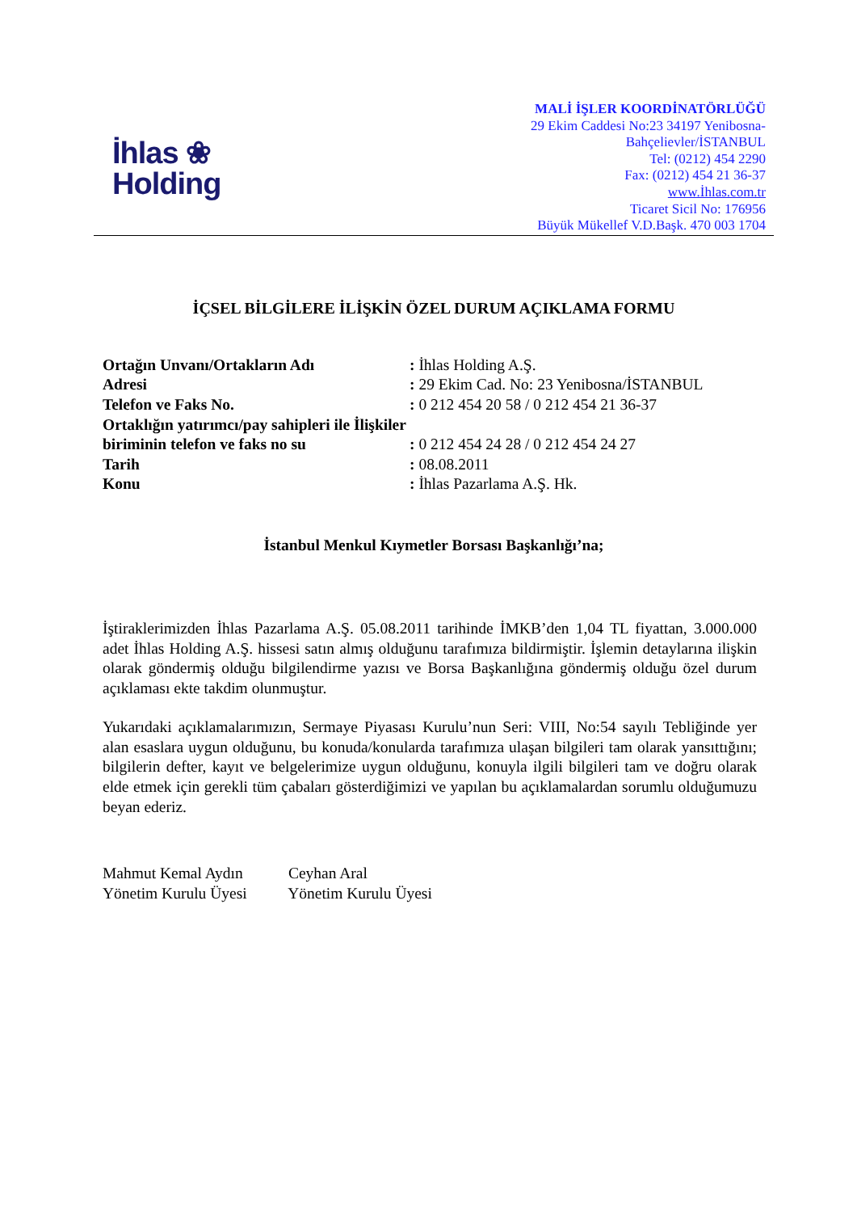İhlas ❀
Holding
MALİ İŞLER KOORDİNATÖRLÜĞÜ
29 Ekim Caddesi No:23 34197 Yenibosna-
Bahçelievler/İSTANBUL
Tel: (0212) 454 2290
Fax: (0212) 454 21 36-37
www.İhlas.com.tr
Ticaret Sicil No: 176956
Büyük Mükellef V.D.Başk. 470 003 1704
İÇSEL BİLGİLERE İLİŞKİN ÖZEL DURUM AÇIKLAMA FORMU
Ortağın Unvanı/Ortakların Adı : İhlas Holding A.Ş.
Adresi : 29 Ekim Cad. No: 23 Yenibosna/İSTANBUL
Telefon ve Faks No. : 0 212 454 20 58 / 0 212 454 21 36-37
Ortaklığın yatırımcı/pay sahipleri ile İlişkiler biriminin telefon ve faks no su
: 0 212 454 24 28 / 0 212 454 24 27
Tarih : 08.08.2011
Konu : İhlas Pazarlama A.Ş. Hk.
İstanbul Menkul Kıymetler Borsası Başkanlığı’na;
İştiraklerimizden İhlas Pazarlama A.Ş. 05.08.2011 tarihinde İMKB’den 1,04 TL fiyattan, 3.000.000 adet İhlas Holding A.Ş. hissesi satın almış olduğunu tarafımıza bildirmiştir. İşlemin detaylarına ilişkin olarak göndermiş olduğu bilgilendirme yazısı ve Borsa Başkanlığına göndermiş olduğu özel durum açıklaması ekte takdim olunmuştur.
Yukarıdaki açıklamalarımızın, Sermaye Piyasası Kurulu’nun Seri: VIII, No:54 sayılı Tebliğinde yer alan esaslara uygun olduğunu, bu konuda/konularda tarafımıza ulaşan bilgileri tam olarak yansıttığını; bilgilerin defter, kayıt ve belgelerimize uygun olduğunu, konuyla ilgili bilgileri tam ve doğru olarak elde etmek için gerekli tüm çabaları gösterdiğimizi ve yapılan bu açıklamalardan sorumlu olduğumuzu beyan ederiz.
Mahmut Kemal Aydın Ceyhan Aral
Yönetim Kurulu Üyesi Yönetim Kurulu Üyesi